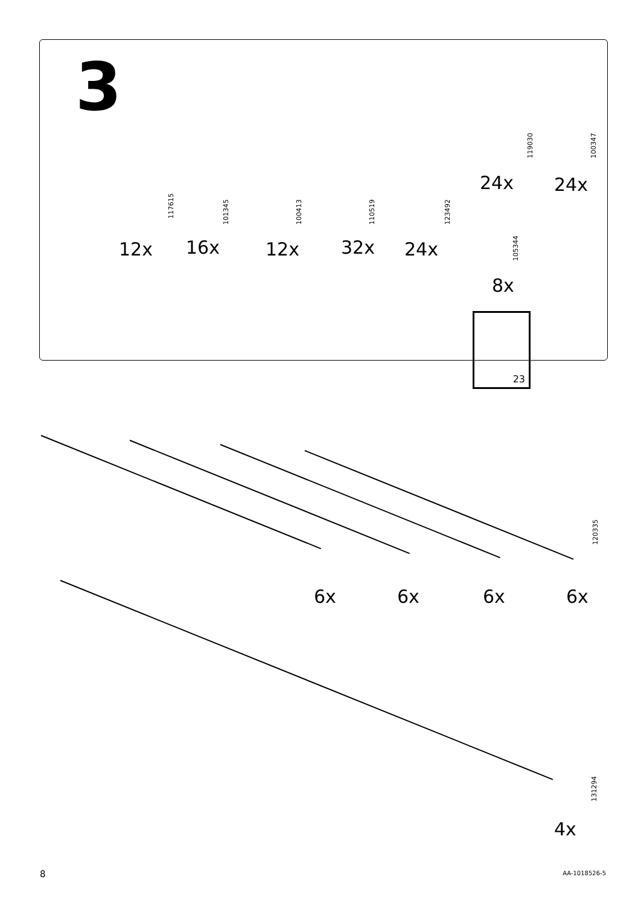3
117615
101345
100413
110519
123492
119030
100347
105344
12x 16x 12x 32x 24x
24x 24x
8x
23
120335
6x 6x 6x 6x
131294
4x
8 AA-1018526-5